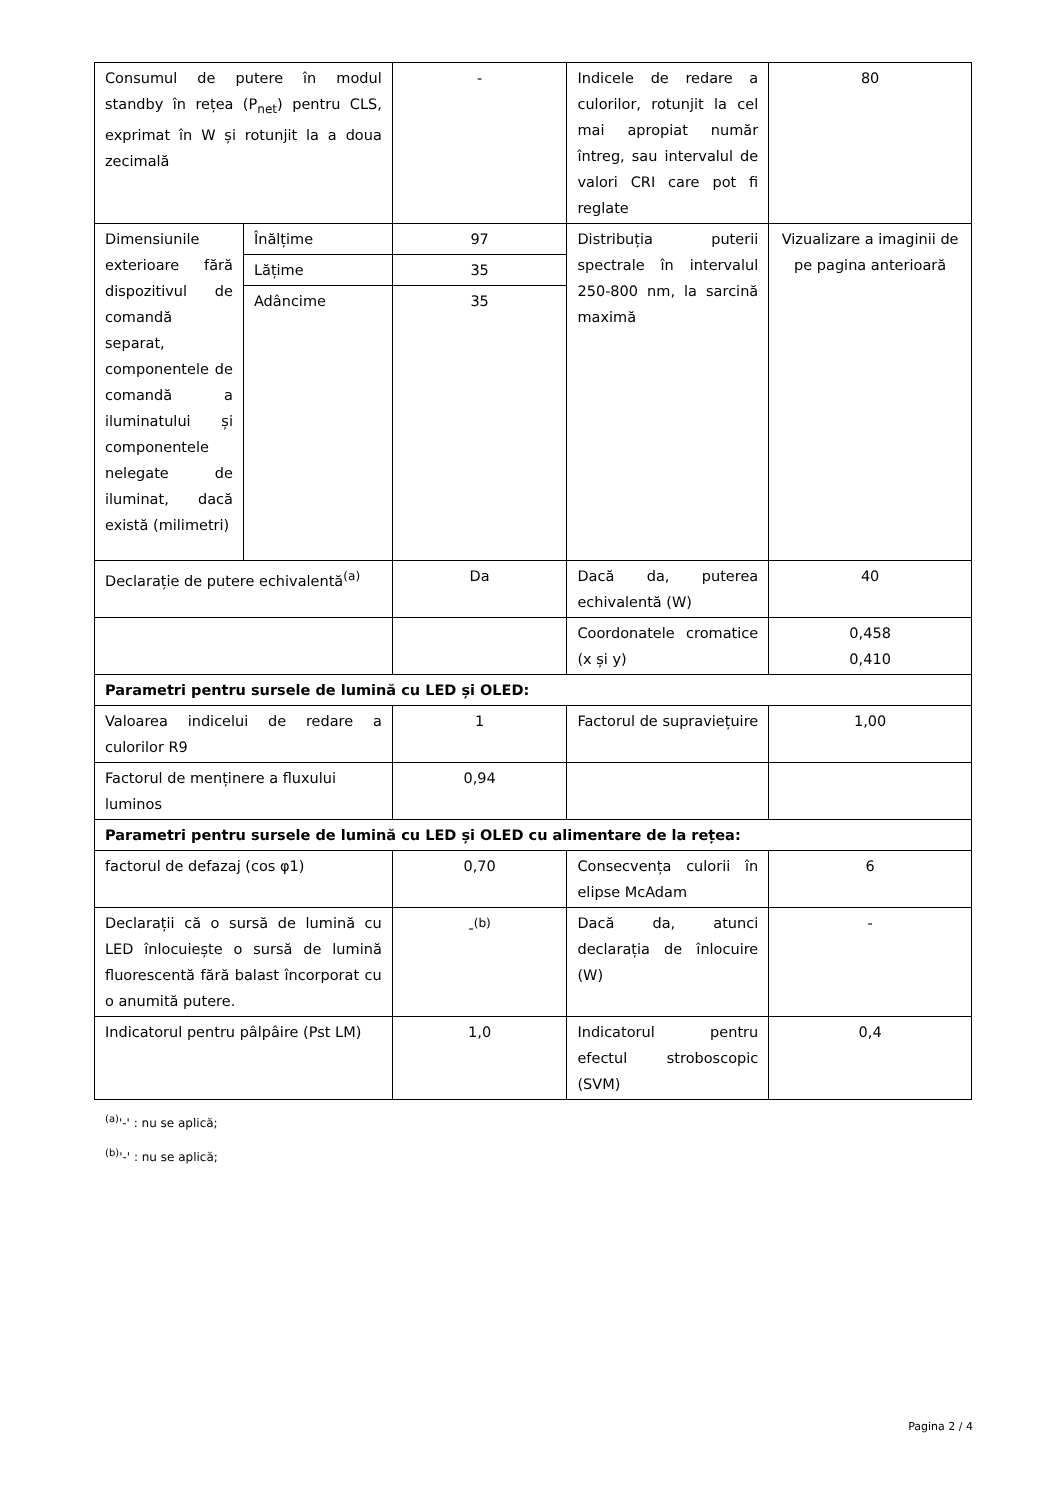| Consumul de putere în modul standby în rețea (P<sub>net</sub>) pentru CLS, exprimat în W și rotunjit la a doua zecimală | | - | Indicele de redare a culorilor, rotunjit la cel mai apropiat număr întreg, sau intervalul de valori CRI care pot fi reglate | 80 |
| Dimensiunile exterioare fără dispozitivul de comandă separat, componentele de comandă a iluminatului și componentele nelegate de iluminat, dacă există (milimetri) | Înălțime | 97 | Distribuția puterii spectrale în intervalul 250-800 nm, la sarcină maximă | Vizualizare a imaginii de pe pagina anterioară |
| | Lățime | 35 | | |
| | Adâncime | 35 | | |
| Declarație de putere echivalentă<sup>(a)</sup> | | Da | Dacă da, puterea echivalentă (W) | 40 |
| | | | Coordonatele cromatice (x și y) | 0,458 0,410 |
| Parametri pentru sursele de lumină cu LED și OLED: | | | | |
| Valoarea indicelui de redare a culorilor R9 | | 1 | Factorul de supraviețuire | 1,00 |
| Factorul de menținere a fluxului luminos | | 0,94 | | |
| Parametri pentru sursele de lumină cu LED și OLED cu alimentare de la rețea: | | | | |
| factorul de defazaj (cos φ1) | | 0,70 | Consecvența culorii în elipse McAdam | 6 |
| Declarații că o sursă de lumină cu LED înlocuiește o sursă de lumină fluorescentă fără balast încorporat cu o anumită putere. | | -<sup>(b)</sup> | Dacă da, atunci declarația de înlocuire (W) | - |
| Indicatorul pentru pâlpâire (Pst LM) | | 1,0 | Indicatorul pentru efectul stroboscopic (SVM) | 0,4 |
<sup>(a)</sup> '-' : nu se aplică;
<sup>(b)</sup> '-' : nu se aplică;
Pagina 2 / 4